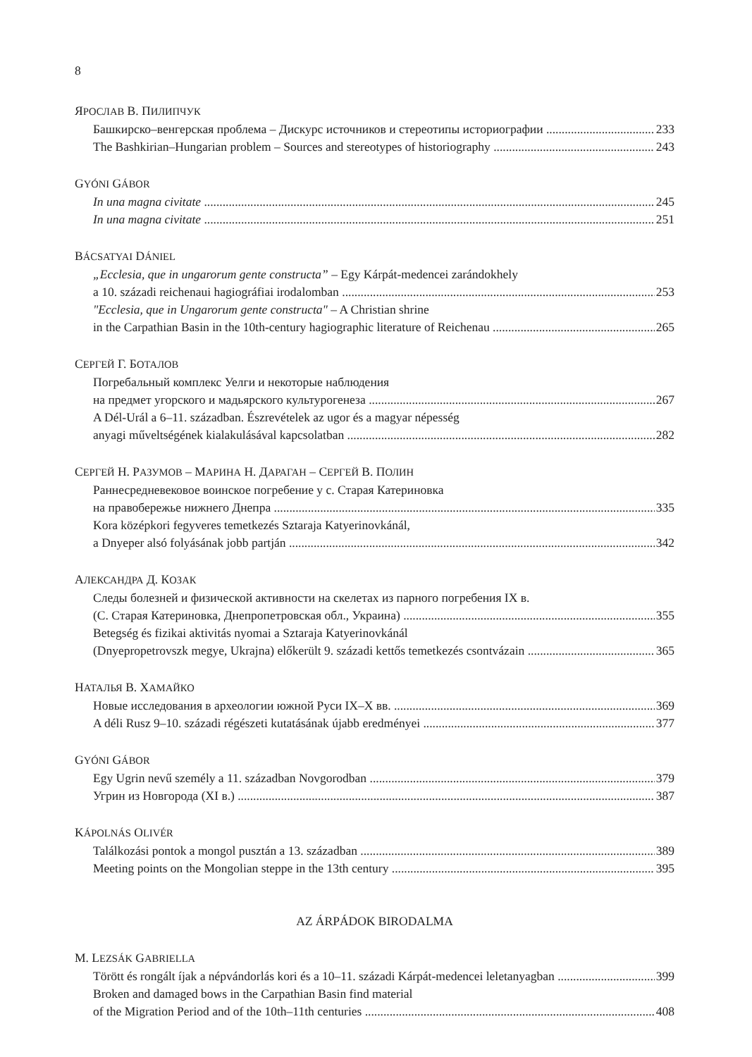8
ЯРОСЛАВ В. ПИЛИПЧУК
Башкирско–венгерская проблема – Дискурс источников и стереотипы историографии 233
The Bashkirian–Hungarian problem – Sources and stereotypes of historiography 243
GYÓNI GÁBOR
In una magna civitate 245
In una magna civitate 251
BÁCSATYAI DÁNIEL
„Ecclesia, que in ungarorum gente constructa” – Egy Kárpát-medencei zarándokhely
a 10. századi reichenaui hagiográfiai irodalomban 253
"Ecclesia, que in Ungarorum gente constructa" – A Christian shrine
in the Carpathian Basin in the 10th-century hagiographic literature of Reichenau 265
СЕРГЕЙ Г. БОТАЛОВ
Погребальный комплекс Уелги и некоторые наблюдения
на предмет угорского и мадьярского культурогенеза 267
A Dél-Urál a 6–11. században. Észrevételek az ugor és a magyar népesség
anyagi műveltségének kialakulásával kapcsolatban 282
СЕРГЕЙ Н. РАЗУМОВ – МАРИНА Н. ДАРАГАН – СЕРГЕЙ В. ПОЛИН
Раннесредневековое воинское погребение у с. Старая Катериновка
на правобережье нижнего Днепра 335
Kora középkori fegyveres temetkezés Sztaraja Katyerinovkánál,
a Dnyeper alsó folyásának jobb partján 342
АЛЕКСАНДРА Д. КОЗАК
Следы болезней и физической активности на скелетах из парного погребения IX в.
(С. Старая Катериновка, Днепропетровская обл., Украина) 355
Betegség és fizikai aktivitás nyomai a Sztaraja Katyerinovkánál
(Dnyepropetrovszk megye, Ukrajna) előkerült 9. századi kettős temetkezés csontvázain 365
НАТАЛЬЯ В. ХАМАЙКО
Новые исследования в археологии южной Руси IX–X вв. 369
A déli Rusz 9–10. századi régészeti kutatásának újabb eredményei 377
GYÓNI GÁBOR
Egy Ugrin nevű személy a 11. században Novgorodban 379
Угрин из Новгорода (XI в.) 387
KÁPOLNÁS OLIVÉR
Találkozási pontok a mongol pusztán a 13. században 389
Meeting points on the Mongolian steppe in the 13th century 395
AZ ÁRPÁDOK BIRODALMA
M. LEZSÁK GABRIELLA
Törött és rongált íjak a népvándorlás kori és a 10–11. századi Kárpát-medencei leletanyagban 399
Broken and damaged bows in the Carpathian Basin find material
of the Migration Period and of the 10th–11th centuries 408